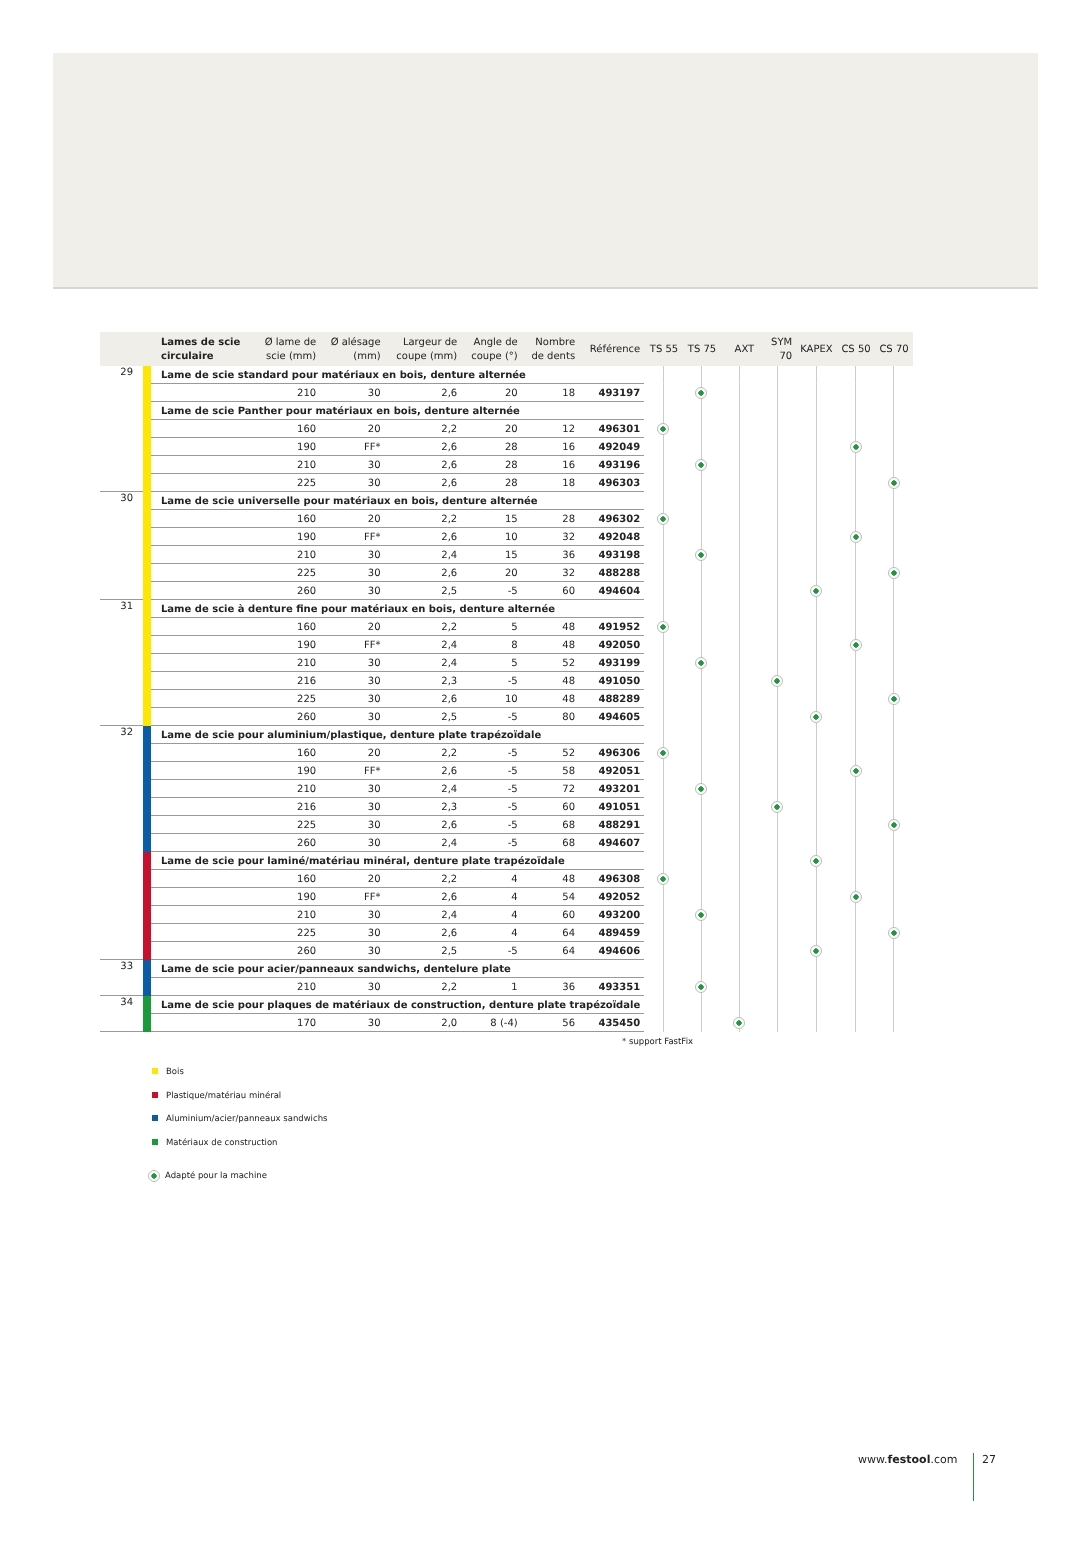| | | Lames de scie circulaire | Ø lame de scie (mm) | Ø alésage (mm) | Largeur de coupe (mm) | Angle de coupe (°) | Nombre de dents | Référence | TS 55 | TS 75 | AXT | SYM 70 | KAPEX | CS 50 | CS 70 |
| --- | --- | --- | --- | --- | --- | --- | --- | --- | --- | --- | --- | --- | --- | --- | --- |
| 29 | | Lame de scie standard pour matériaux en bois, denture alternée | | | | | | | | | | | | | |
| | | | 210 | 30 | 2,6 | 20 | 18 | 493197 | | | | | | | |
| | | Lame de scie Panther pour matériaux en bois, denture alternée | | | | | | | | | | | | | |
| | | | 160 | 20 | 2,2 | 20 | 12 | 496301 | | | | | | | |
| | | | 190 | FF* | 2,6 | 28 | 16 | 492049 | | | | | | | |
| | | | 210 | 30 | 2,6 | 28 | 16 | 493196 | | | | | | | |
| | | | 225 | 30 | 2,6 | 28 | 18 | 496303 | | | | | | | |
| 30 | | Lame de scie universelle pour matériaux en bois, denture alternée | | | | | | | | | | | | | |
| | | | 160 | 20 | 2,2 | 15 | 28 | 496302 | | | | | | | |
| | | | 190 | FF* | 2,6 | 10 | 32 | 492048 | | | | | | | |
| | | | 210 | 30 | 2,4 | 15 | 36 | 493198 | | | | | | | |
| | | | 225 | 30 | 2,6 | 20 | 32 | 488288 | | | | | | | |
| | | | 260 | 30 | 2,5 | -5 | 60 | 494604 | | | | | | | |
| 31 | | Lame de scie à denture fine pour matériaux en bois, denture alternée | | | | | | | | | | | | | |
| | | | 160 | 20 | 2,2 | 5 | 48 | 491952 | | | | | | | |
| | | | 190 | FF* | 2,4 | 8 | 48 | 492050 | | | | | | | |
| | | | 210 | 30 | 2,4 | 5 | 52 | 493199 | | | | | | | |
| | | | 216 | 30 | 2,3 | -5 | 48 | 491050 | | | | | | | |
| | | | 225 | 30 | 2,6 | 10 | 48 | 488289 | | | | | | | |
| | | | 260 | 30 | 2,5 | -5 | 80 | 494605 | | | | | | | |
| 32 | | Lame de scie pour aluminium/plastique, denture plate trapézoïdale | | | | | | | | | | | | | |
| | | | 160 | 20 | 2,2 | -5 | 52 | 496306 | | | | | | | |
| | | | 190 | FF* | 2,6 | -5 | 58 | 492051 | | | | | | | |
| | | | 210 | 30 | 2,4 | -5 | 72 | 493201 | | | | | | | |
| | | | 216 | 30 | 2,3 | -5 | 60 | 491051 | | | | | | | |
| | | | 225 | 30 | 2,6 | -5 | 68 | 488291 | | | | | | | |
| | | | 260 | 30 | 2,4 | -5 | 68 | 494607 | | | | | | | |
| | | Lame de scie pour laminé/matériau minéral, denture plate trapézoïdale | | | | | | | | | | | | | |
| | | | 160 | 20 | 2,2 | 4 | 48 | 496308 | | | | | | | |
| | | | 190 | FF* | 2,6 | 4 | 54 | 492052 | | | | | | | |
| | | | 210 | 30 | 2,4 | 4 | 60 | 493200 | | | | | | | |
| | | | 225 | 30 | 2,6 | 4 | 64 | 489459 | | | | | | | |
| | | | 260 | 30 | 2,5 | -5 | 64 | 494606 | | | | | | | |
| 33 | | Lame de scie pour acier/panneaux sandwichs, dentelure plate | | | | | | | | | | | | | |
| | | | 210 | 30 | 2,2 | 1 | 36 | 493351 | | | | | | | |
| 34 | | Lame de scie pour plaques de matériaux de construction, denture plate trapézoïdale | | | | | | | | | | | | | |
| | | | 170 | 30 | 2,0 | 8 (-4) | 56 | 435450 | | | | | | | |
* support FastFix
Bois
Plastique/matériau minéral
Aluminium/acier/panneaux sandwichs
Matériaux de construction
Adapté pour la machine
www.festool.com 27